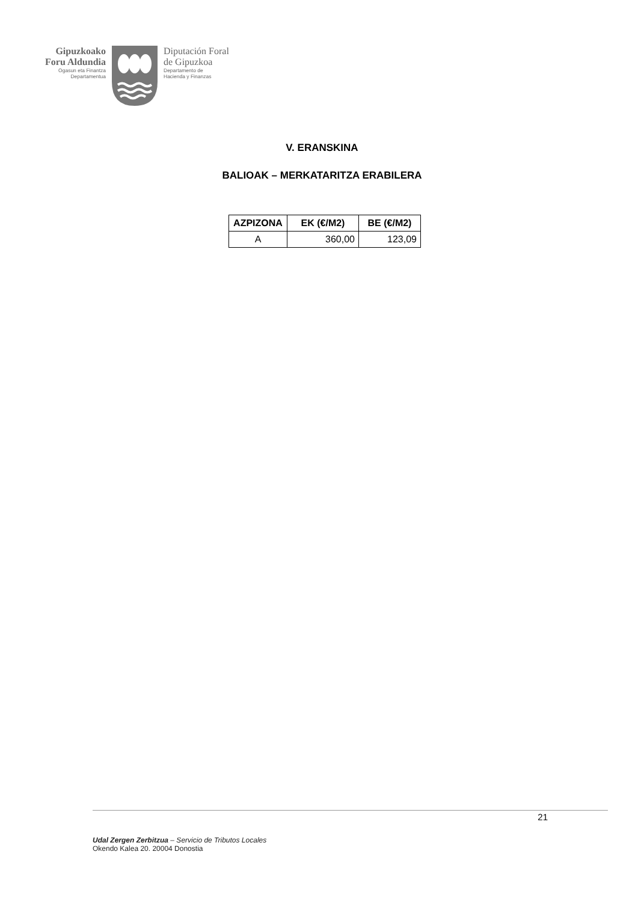Gipuzkoako
Foru Aldundia
Ogasun eta Finantza
Departamentua
Diputación Foral
de Gipuzkoa
Departamento de
Hacienda y Finanzas
V. ERANSKINA
BALIOAK – MERKATARITZA ERABILERA
| AZPIZONA | EK (€/M2) | BE (€/M2) |
| --- | --- | --- |
| A | 360,00 | 123,09 |
21
Udal Zergen Zerbitzua – Servicio de Tributos Locales
Okendo Kalea 20. 20004 Donostia